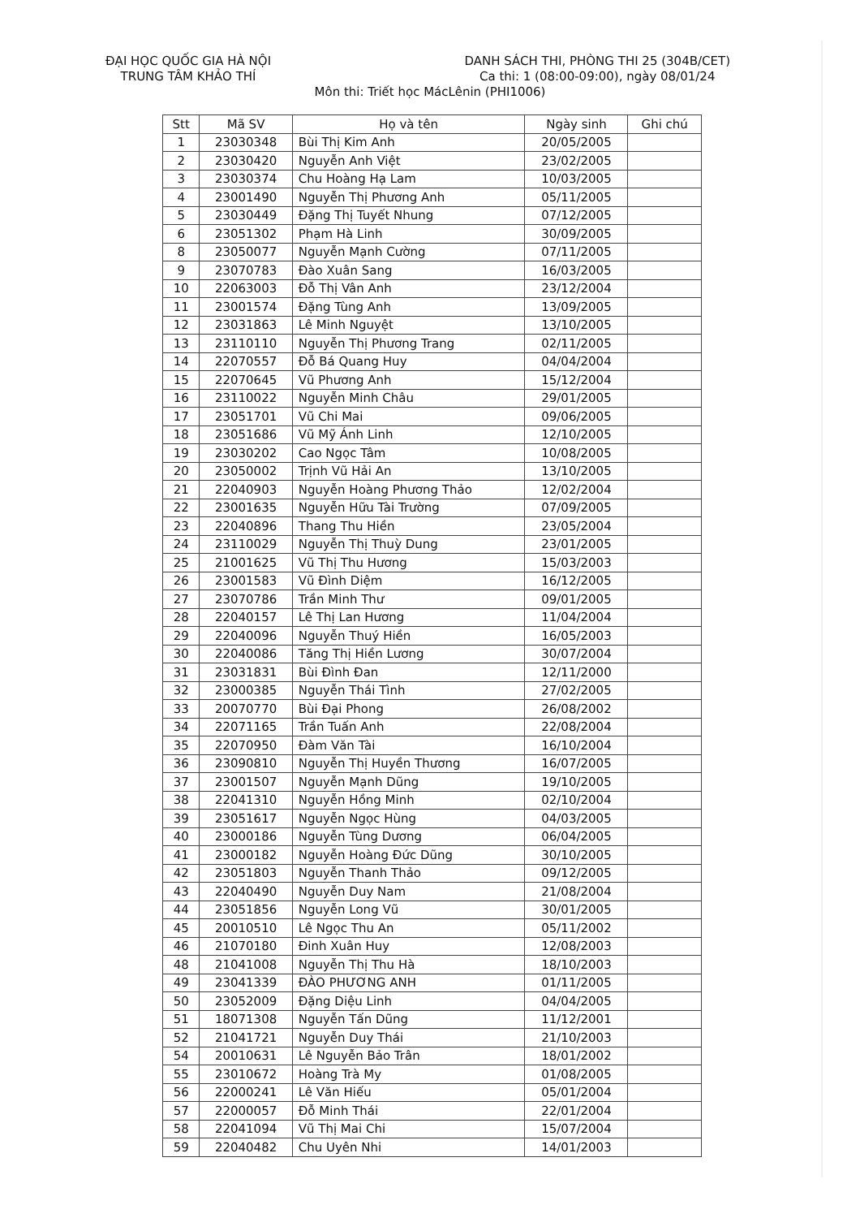ĐẠI HỌC QUỐC GIA HÀ NỘI
TRUNG TÂM KHẢO THÍ
DANH SÁCH THI, PHÒNG THI 25 (304B/CET)
Ca thi: 1 (08:00-09:00), ngày 08/01/24
Môn thi: Triết học MácLênin (PHI1006)
| Stt | Mã SV | Họ và tên | Ngày sinh | Ghi chú |
| --- | --- | --- | --- | --- |
| 1 | 23030348 | Bùi Thị Kim Anh | 20/05/2005 | |
| 2 | 23030420 | Nguyễn Anh Việt | 23/02/2005 | |
| 3 | 23030374 | Chu Hoàng Hạ Lam | 10/03/2005 | |
| 4 | 23001490 | Nguyễn Thị Phương Anh | 05/11/2005 | |
| 5 | 23030449 | Đặng Thị Tuyết Nhung | 07/12/2005 | |
| 6 | 23051302 | Phạm Hà Linh | 30/09/2005 | |
| 8 | 23050077 | Nguyễn Mạnh Cường | 07/11/2005 | |
| 9 | 23070783 | Đào Xuân Sang | 16/03/2005 | |
| 10 | 22063003 | Đỗ Thị Vân Anh | 23/12/2004 | |
| 11 | 23001574 | Đặng Tùng Anh | 13/09/2005 | |
| 12 | 23031863 | Lê Minh Nguyệt | 13/10/2005 | |
| 13 | 23110110 | Nguyễn Thị Phương Trang | 02/11/2005 | |
| 14 | 22070557 | Đỗ Bá Quang Huy | 04/04/2004 | |
| 15 | 22070645 | Vũ Phương Anh | 15/12/2004 | |
| 16 | 23110022 | Nguyễn Minh Châu | 29/01/2005 | |
| 17 | 23051701 | Vũ Chi Mai | 09/06/2005 | |
| 18 | 23051686 | Vũ Mỹ Ánh Linh | 12/10/2005 | |
| 19 | 23030202 | Cao Ngọc Tâm | 10/08/2005 | |
| 20 | 23050002 | Trịnh Vũ Hải An | 13/10/2005 | |
| 21 | 22040903 | Nguyễn Hoàng Phương Thảo | 12/02/2004 | |
| 22 | 23001635 | Nguyễn Hữu Tài Trường | 07/09/2005 | |
| 23 | 22040896 | Thang Thu Hiền | 23/05/2004 | |
| 24 | 23110029 | Nguyễn Thị Thuỳ Dung | 23/01/2005 | |
| 25 | 21001625 | Vũ Thị Thu Hương | 15/03/2003 | |
| 26 | 23001583 | Vũ Đình Diệm | 16/12/2005 | |
| 27 | 23070786 | Trần Minh Thư | 09/01/2005 | |
| 28 | 22040157 | Lê Thị Lan Hương | 11/04/2004 | |
| 29 | 22040096 | Nguyễn Thuý Hiền | 16/05/2003 | |
| 30 | 22040086 | Tăng Thị Hiền Lương | 30/07/2004 | |
| 31 | 23031831 | Bùi Đình Đan | 12/11/2000 | |
| 32 | 23000385 | Nguyễn Thái Tình | 27/02/2005 | |
| 33 | 20070770 | Bùi Đại Phong | 26/08/2002 | |
| 34 | 22071165 | Trần Tuấn Anh | 22/08/2004 | |
| 35 | 22070950 | Đàm Văn Tài | 16/10/2004 | |
| 36 | 23090810 | Nguyễn Thị Huyền Thương | 16/07/2005 | |
| 37 | 23001507 | Nguyễn Mạnh Dũng | 19/10/2005 | |
| 38 | 22041310 | Nguyễn Hồng Minh | 02/10/2004 | |
| 39 | 23051617 | Nguyễn Ngọc Hùng | 04/03/2005 | |
| 40 | 23000186 | Nguyễn Tùng Dương | 06/04/2005 | |
| 41 | 23000182 | Nguyễn Hoàng Đức Dũng | 30/10/2005 | |
| 42 | 23051803 | Nguyễn Thanh Thảo | 09/12/2005 | |
| 43 | 22040490 | Nguyễn Duy Nam | 21/08/2004 | |
| 44 | 23051856 | Nguyễn Long Vũ | 30/01/2005 | |
| 45 | 20010510 | Lê Ngọc Thu An | 05/11/2002 | |
| 46 | 21070180 | Đinh Xuân Huy | 12/08/2003 | |
| 48 | 21041008 | Nguyễn Thị Thu Hà | 18/10/2003 | |
| 49 | 23041339 | ĐÀO PHƯƠNG ANH | 01/11/2005 | |
| 50 | 23052009 | Đặng Diệu Linh | 04/04/2005 | |
| 51 | 18071308 | Nguyễn Tấn Dũng | 11/12/2001 | |
| 52 | 21041721 | Nguyễn Duy Thái | 21/10/2003 | |
| 54 | 20010631 | Lê Nguyễn Bảo Trân | 18/01/2002 | |
| 55 | 23010672 | Hoàng Trà My | 01/08/2005 | |
| 56 | 22000241 | Lê Văn Hiếu | 05/01/2004 | |
| 57 | 22000057 | Đỗ Minh Thái | 22/01/2004 | |
| 58 | 22041094 | Vũ Thị Mai Chi | 15/07/2004 | |
| 59 | 22040482 | Chu Uyên Nhi | 14/01/2003 | |